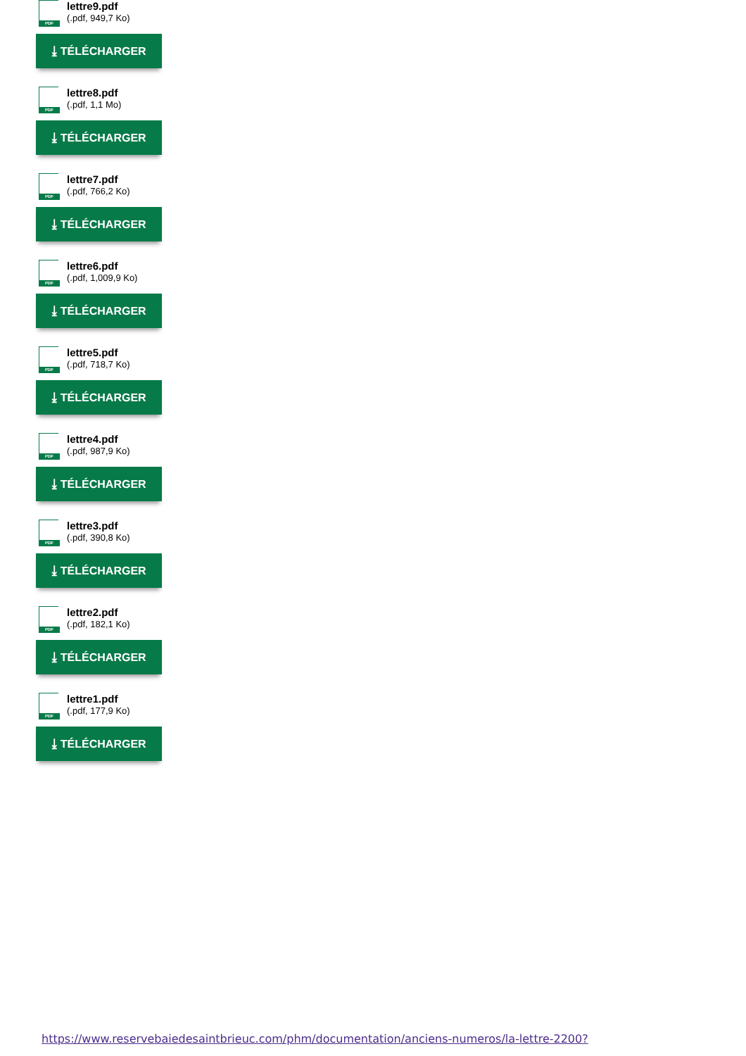PDF
lettre9.pdf
(.pdf, 949,7 Ko)
⤓ TÉLÉCHARGER
PDF
lettre8.pdf
(.pdf, 1,1 Mo)
⤓ TÉLÉCHARGER
PDF
lettre7.pdf
(.pdf, 766,2 Ko)
⤓ TÉLÉCHARGER
PDF
lettre6.pdf
(.pdf, 1,009,9 Ko)
⤓ TÉLÉCHARGER
PDF
lettre5.pdf
(.pdf, 718,7 Ko)
⤓ TÉLÉCHARGER
PDF
lettre4.pdf
(.pdf, 987,9 Ko)
⤓ TÉLÉCHARGER
PDF
lettre3.pdf
(.pdf, 390,8 Ko)
⤓ TÉLÉCHARGER
PDF
lettre2.pdf
(.pdf, 182,1 Ko)
⤓ TÉLÉCHARGER
PDF
lettre1.pdf
(.pdf, 177,9 Ko)
⤓ TÉLÉCHARGER
https://www.reservebaiedesaintbrieuc.com/phm/documentation/anciens-numeros/la-lettre-2200?